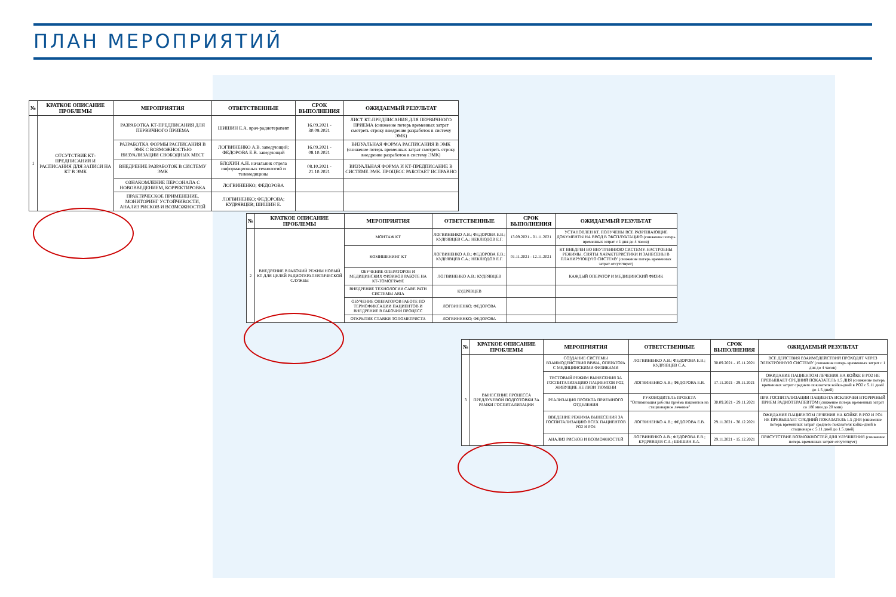ПЛАН МЕРОПРИЯТИЙ
| № | КРАТКОЕ ОПИСАНИЕ ПРОБЛЕМЫ | МЕРОПРИЯТИЯ | ОТВЕТСТВЕННЫЕ | СРОК ВЫПОЛНЕНИЯ | ОЖИДАЕМЫЙ РЕЗУЛЬТАТ |
| --- | --- | --- | --- | --- | --- |
| 1 | ОТСУТСТВИЕ КТ-ПРЕДПИСАНИЯ И РАСПИСАНИЯ ДЛЯ ЗАПИСИ НА КТ В ЭМК | РАЗРАБОТКА КТ-ПРЕДПИСАНИЯ ДЛЯ ПЕРВИЧНОГО ПРИЕМА | ШИШИН Е.А. врач-радиотерапевт | 16.09.2021 - 30.09.2021 | ЛИСТ КТ-ПРЕДПИСАНИЯ ДЛЯ ПЕРВИЧНОГО ПРИЕМА (снижение потерь временных затрат смотреть строку внедрение разработок в систему ЭМК) |
| | | РАЗРАБОТКА ФОРМЫ РАСПИСАНИЯ В ЭМК С ВОЗМОЖНОСТЬЮ ВИЗУАЛИЗАЦИИ СВОБОДНЫХ МЕСТ | ЛОГВИНЕНКО А.В. заведующий; ФЕДОРОВА Е.В. заведующий | 16.09.2021 - 08.10.2021 | ВИЗУАЛЬНАЯ ФОРМА РАСПИСАНИЯ В ЭМК (снижение потерь временных затрат смотреть строку внедрение разработок в систему ЭМК) |
| | | ВНЕДРЕНИЕ РАЗРАБОТОК В СИСТЕМУ ЭМК | БЛОХИН А.Н. начальник отдела информационных технологий и телемедицины | 08.10.2021 - 21.10.2021 | ВИЗУАЛЬНАЯ ФОРМА И КТ-ПРЕДПИСАНИЕ В СИСТЕМЕ ЭМК. ПРОЦЕСС РАБОТАЕТ ИСПРАВНО |
| | | ОЗНАКОМЛЕНИЕ ПЕРСОНАЛА С НОВОВВЕДЕНИЕМ, КОРРЕКТИРОВКА | ЛОГВИНЕНКО; ФЕДОРОВА | | |
| | | ПРАКТИЧЕСКОЕ ПРИМЕНЕНИЕ, МОНИТОРИНГ УСТОЙЧИВОСТИ, АНАЛИЗ РИСКОВ И ВОЗМОЖНОСТЕЙ | ЛОГВИНЕНКО; ФЕДОРОВА; КУДРЯВЦЕВ; ШИШИН Е. | | |
| № | КРАТКОЕ ОПИСАНИЕ ПРОБЛЕМЫ | МЕРОПРИЯТИЯ | ОТВЕТСТВЕННЫЕ | СРОК ВЫПОЛНЕНИЯ | ОЖИДАЕМЫЙ РЕЗУЛЬТАТ |
| --- | --- | --- | --- | --- | --- |
| 2 | ВНЕДРЕНИЕ В РАБОЧИЙ РЕЖИМ НОВЫЙ КТ ДЛЯ ЦЕЛЕЙ РАДИОТЕРАПЕВТИЧЕСКОЙ СЛУЖБЫ | МОНТАЖ КТ | ЛОГВИНЕНКО А.В.; ФЕДОРОВА Е.В.; КУДРЯВЦЕВ С.А.; НЕКЛЮДОВ Е.Г. | 13.09.2021 - 01.11.2021 | УСТАНОВЛЕН КТ. ПОЛУЧЕНЫ ВСЕ РАЗРЕШАЮЩИЕ ДОКУМЕНТЫ НА ВВОД В ЭКСПЛУАТАЦИЮ (снижение потерь временных затрат с 1 дня до 4 часов) |
| | | КОМИШЕНИНГ КТ | ЛОГВИНЕНКО А.В.; ФЕДОРОВА Е.В.; КУДРЯВЦЕВ С.А.; НЕКЛЮДОВ Е.Г. | 01.11.2021 - 12.11.2021 | КТ ВНЕДРЕН ВО ВНУТРЕННЮЮ СИСТЕМУ. НАСТРОЕНЫ РЕЖИМЫ. СНЯТЫ ХАРАКТЕРИСТИКИ И ЗАНЕСЕНЫ В ПЛАНИРУЮЩУЮ СИСТЕМУ (снижение потерь временных затрат отсутствует) |
| | | ОБУЧЕНИЕ ОПЕРАТОРОВ И МЕДИЦИНСКИХ ФИЗИКОВ РАБОТЕ НА КТ-ТОМОГРАФЕ | ЛОГВИНЕНКО А.В.; КУДРЯВЦЕВ | | КАЖДЫЙ ОПЕРАТОР И МЕДИЦИНСКИЙ ФИЗИК |
| | | ВНЕДРЕНИЕ ТЕХНОЛОГИИ CARE PATH СИСТЕМЫ ARIA | КУДРЯВЦЕВ | | |
| | | ОБУЧЕНИЕ ОПЕРАТОРОВ РАБОТЕ ПО ТЕРМОФИКСАЦИИ ПАЦИЕНТОВ И ВНЕДРЕНИЕ В РАБОЧИЙ ПРОЦЕСС | ЛОГВИНЕНКО; ФЕДОРОВА | | |
| | | ОТКРЫТИЕ СТАВКИ ТОПОМЕТРИСТА | ЛОГВИНЕНКО; ФЕДОРОВА | | |
| № | КРАТКОЕ ОПИСАНИЕ ПРОБЛЕМЫ | МЕРОПРИЯТИЯ | ОТВЕТСТВЕННЫЕ | СРОК ВЫПОЛНЕНИЯ | ОЖИДАЕМЫЙ РЕЗУЛЬТАТ |
| --- | --- | --- | --- | --- | --- |
| 3 | ВЫНЕСЕНИЕ ПРОЦЕССА ПРЕДЛУЧЕВОЙ ПОДГОТОВКИ ЗА РАМКИ ГОСПИТАЛИЗАЦИИ | СОЗДАНИЕ СИСТЕМЫ ВЗАИМОДЕЙСТВИЯ ВРАЧА, ОПЕРАТОРА С МЕДИЦИНСКИМИ ФИЗИКАМИ | ЛОГВИНЕНКО А.В.; ФЕДОРОВА Е.В.; КУДРЯВЦЕВ С.А. | 30.09.2021 - 15.11.2021 | ВСЕ ДЕЙСТВИЯ ВЗАИМОДЕЙСТВИЙ ПРОХОДЯТ ЧЕРЕЗ ЭЛЕКТРОННУЮ СИСТЕМУ (снижение потерь временных затрат с 1 дня до 4 часов) |
| | | ТЕСТОВЫЙ РЕЖИМ ВЫНЕСЕНИЯ ЗА ГОСПИТАЛИЗАЦИЮ ПАЦИЕНТОВ РО2, ЖИВУЩИЕ НЕ ЛИЗИ ТЮМЕНИ | ЛОГВИНЕНКО А.В.; ФЕДОРОВА Е.В. | 17.11.2021 - 29.11.2021 | ОЖИДАНИЕ ПАЦИЕНТОМ ЛЕЧЕНИЯ НА КОЙКЕ В РО2 НЕ ПРЕВЫШАЕТ СРЕДНИЙ ПОКАЗАТЕЛЬ 1.5 ДНЯ (снижение потерь временных затрат среднего показателя койко-дней в РО2 с 5.11 дней до 1.5 дней) |
| | | РЕАЛИЗАЦИЯ ПРОЕКТА ПРИЕМНОГО ОТДЕЛЕНИЯ | РУКОВОДИТЕЛЬ ПРОЕКТА "Оптимизация работы приёма пациентов на стационарное лечение" | 30.09.2021 - 29.11.2021 | ПРИ ГОСПИТАЛИЗАЦИИ ПАЦИЕНТА ИСКЛЮЧЕН ВТОРИЧНЫЙ ПРИЕМ РАДИОТЕРАПЕВТОМ (снижение потерь временных затрат со 180 мин до 20 мин) |
| | | ВВЕДЕНИЕ РЕЖИМА ВЫНЕСЕНИЯ ЗА ГОСПИТАЛИЗАЦИЮ ВСЕХ ПАЦИЕНТОВ РО2 И РО1 | ЛОГВИНЕНКО А.В.; ФЕДОРОВА Е.В. | 29.11.2021 - 30.12.2021 | ОЖИДАНИЕ ПАЦИЕНТОМ ЛЕЧЕНИЯ НА КОЙКЕ В РО2 И РО1 НЕ ПРЕВЫШАЕТ СРЕДНИЙ ПОКАЗАТЕЛЬ 1.5 ДНЯ (снижение потерь временных затрат среднего показателя койко-дней в стационаре с 5.11 дней до 1.5 дней) |
| | | АНАЛИЗ РИСКОВ И ВОЗМОЖНОСТЕЙ | ЛОГВИНЕНКО А.В.; ФЕДОРОВА Е.В.; КУДРЯВЦЕВ С.А.; ШИШИН Е.А. | 29.11.2021 - 15.12.2021 | ПРИСУТСТВИЕ ВОЗМОЖНОСТЕЙ ДЛЯ УЛУЧШЕНИЯ (снижение потерь временных затрат отсутствует) |